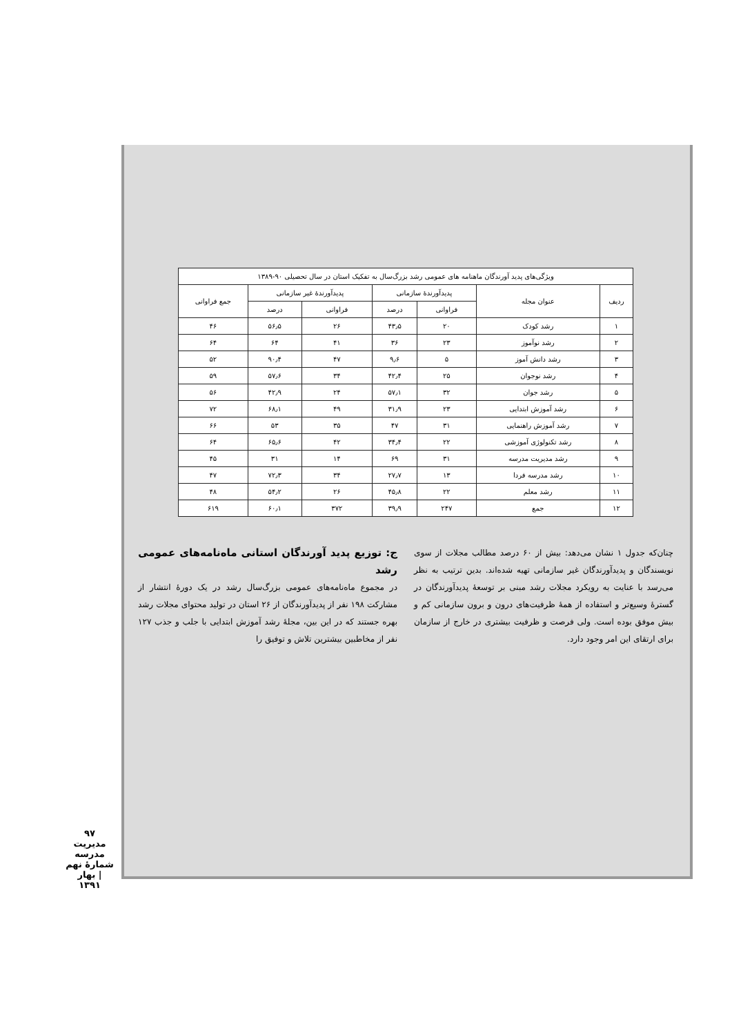| ویژگی‌های پدید آورندگان ماهنامه های عمومی رشد بزرگ‌سال به تفکیک استان در سال تحصیلی ۹۰-۱۳۸۹ | | | | | | |
| --- | --- | --- | --- | --- | --- | --- |
| ردیف | عنوان مجله | پدیدآورندهٔ سازمانی | | پدیدآورندهٔ غیر سازمانی | | جمع فراوانی |
| | | فراوانی | درصد | فراوانی | درصد | |
| ۱ | رشد کودک | ۲۰ | ۴۳٫۵ | ۲۶ | ۵۶٫۵ | ۴۶ |
| ۲ | رشد نوآموز | ۲۳ | ۳۶ | ۴۱ | ۶۴ | ۶۴ |
| ۳ | رشد دانش آموز | ۵ | ۹٫۶ | ۴۷ | ۹۰٫۴ | ۵۲ |
| ۴ | رشد نوجوان | ۲۵ | ۴۲٫۴ | ۳۴ | ۵۷٫۶ | ۵۹ |
| ۵ | رشد جوان | ۳۲ | ۵۷٫۱ | ۲۴ | ۴۲٫۹ | ۵۶ |
| ۶ | رشد آموزش ابتدایی | ۲۳ | ۳۱٫۹ | ۴۹ | ۶۸٫۱ | ۷۲ |
| ۷ | رشد آموزش راهنمایی | ۳۱ | ۴۷ | ۳۵ | ۵۳ | ۶۶ |
| ۸ | رشد تکنولوژی آموزشی | ۲۲ | ۳۴٫۴ | ۴۲ | ۶۵٫۶ | ۶۴ |
| ۹ | رشد مدیریت مدرسه | ۳۱ | ۶۹ | ۱۴ | ۳۱ | ۴۵ |
| ۱۰ | رشد مدرسه فردا | ۱۳ | ۲۷٫۷ | ۳۴ | ۷۲٫۳ | ۴۷ |
| ۱۱ | رشد معلم | ۲۲ | ۴۵٫۸ | ۲۶ | ۵۴٫۲ | ۴۸ |
| ۱۲ | جمع | ۲۴۷ | ۳۹٫۹ | ۳۷۲ | ۶۰٫۱ | ۶۱۹ |
چنان‌که جدول ۱ نشان می‌دهد: بیش از ۶۰ درصد مطالب مجلات از سوی نویسندگان و پدیدآورندگان غیر سازمانی تهیه شده‌اند. بدین ترتیب به نظر می‌رسد با عنایت به رویکرد مجلات رشد مبنی بر توسعهٔ پدیدآورندگان در گسترهٔ وسیع‌تر و استفاده از همهٔ ظرفیت‌های درون و برون سازمانی کم و بیش موفق بوده است. ولی فرصت و ظرفیت بیشتری در خارج از سازمان برای ارتقای این امر وجود دارد.
ج: توزیع پدید آورندگان استانی ماه‌نامه‌های عمومی رشد
در مجموع ماه‌نامه‌های عمومی بزرگ‌سال رشد در یک دورهٔ انتشار از مشارکت ۱۹۸ نفر از پدیدآورندگان از ۲۶ استان در تولید محتوای مجلات رشد بهره جستند که در این بین، مجلهٔ رشد آموزش ابتدایی با جلب و جذب ۱۲۷ نفر از مخاطبین بیشترین تلاش و توفیق را
۹۷
مدیریت مدرسه
شمارهٔ نهم | بهار ۱۳۹۱